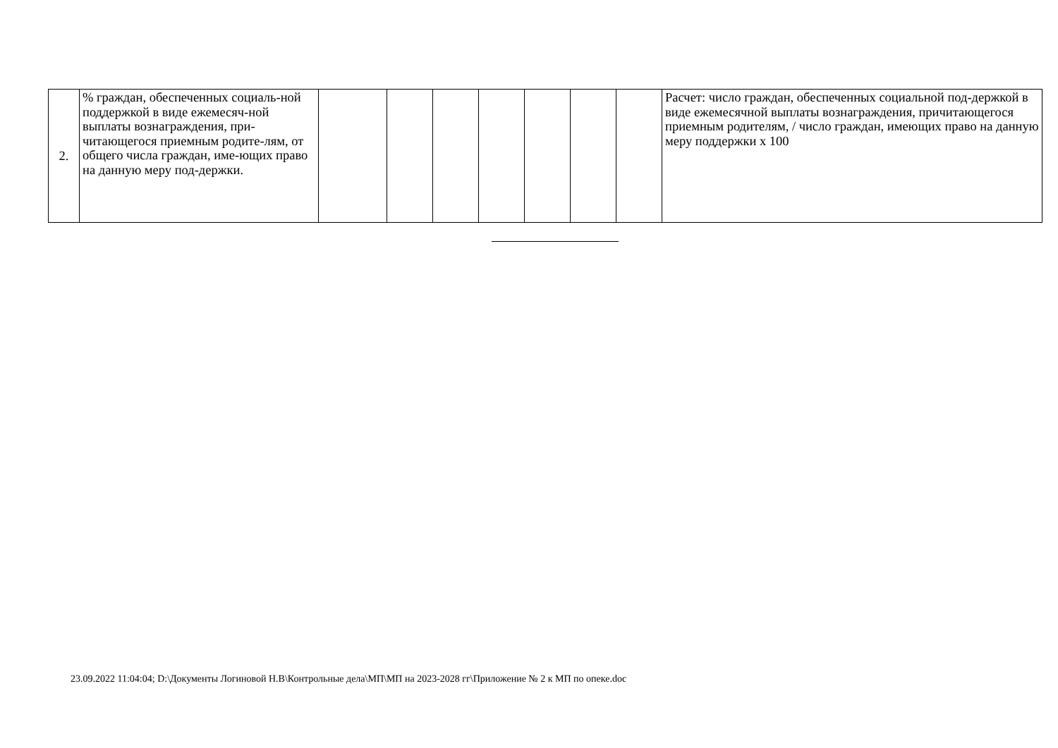| 2. | % граждан, обеспеченных социаль-ной поддержкой в виде ежемесяч-ной выплаты вознаграждения, при-читающегося приемным родите-лям, от общего числа граждан, име-ющих право на данную меру под-держки. | | | | | | | | Расчет: число граждан, обеспеченных социальной под-держкой в виде ежемесячной выплаты вознаграждения, причитающегося приемным родителям, / число граждан, имеющих право на данную меру поддержки х 100 |
23.09.2022 11:04:04; D:\Документы Логиновой Н.В\Контрольные дела\МП\МП на 2023-2028 гг\Приложение № 2 к МП по опеке.doc